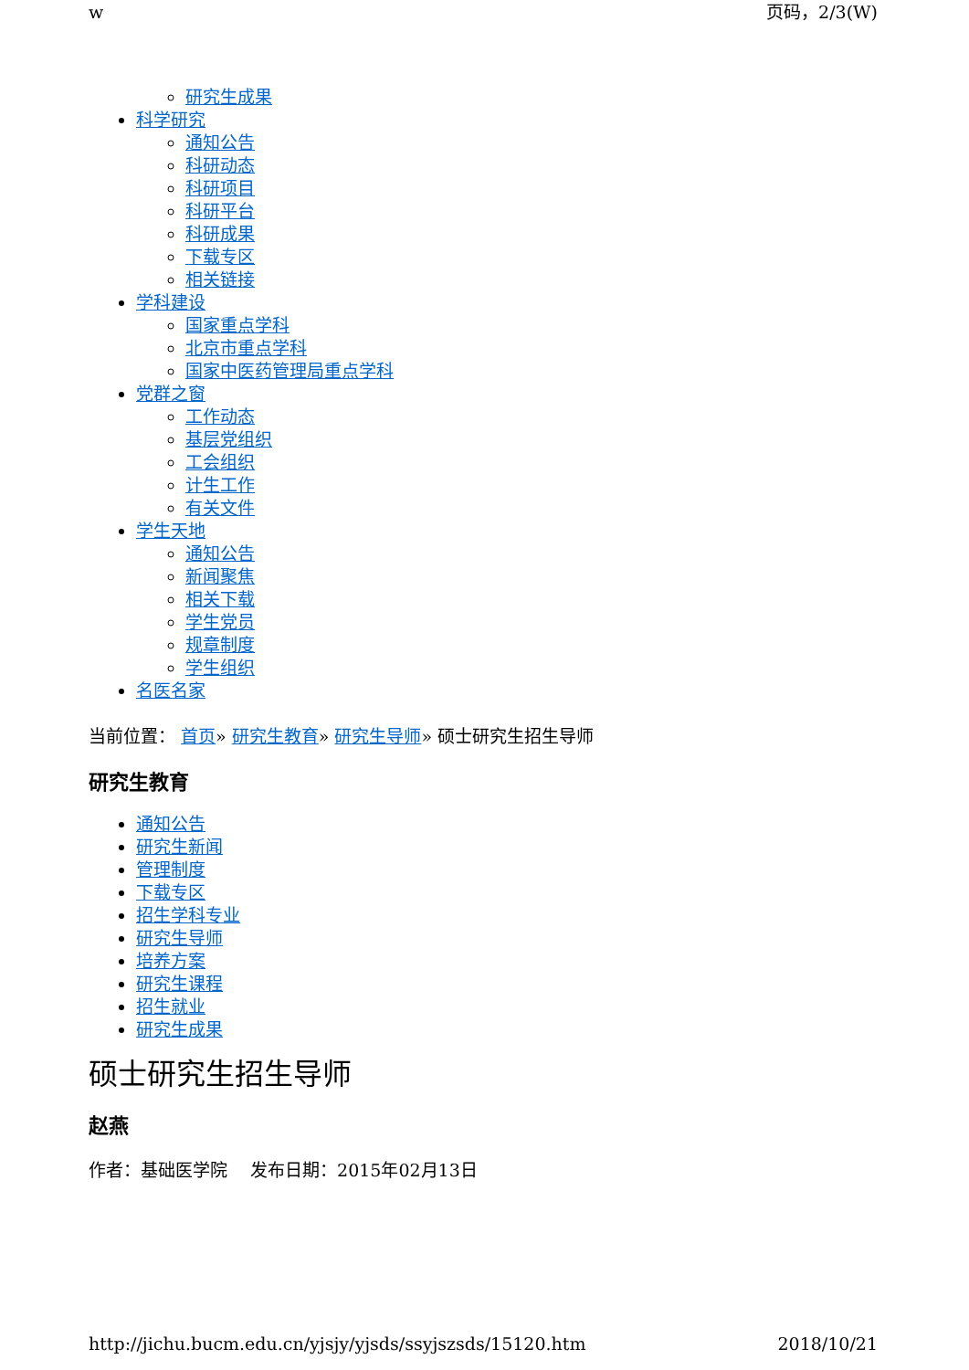w 页码，2/3(W)
研究生成果
科学研究
通知公告
科研动态
科研项目
科研平台
科研成果
下载专区
相关链接
学科建设
国家重点学科
北京市重点学科
国家中医药管理局重点学科
党群之窗
工作动态
基层党组织
工会组织
计生工作
有关文件
学生天地
通知公告
新闻聚焦
相关下载
学生党员
规章制度
学生组织
名医名家
当前位置： 首页» 研究生教育» 研究生导师» 硕士研究生招生导师
研究生教育
通知公告
研究生新闻
管理制度
下载专区
招生学科专业
研究生导师
培养方案
研究生课程
招生就业
研究生成果
硕士研究生招生导师
赵燕
作者：基础医学院　 发布日期：2015年02月13日
http://jichu.bucm.edu.cn/yjsjy/yjsds/ssyjszsds/15120.htm 2018/10/21